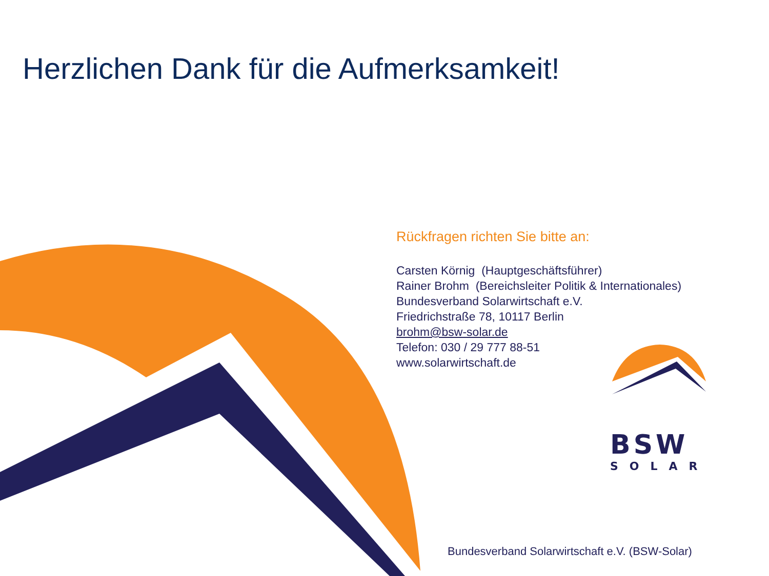Herzlichen Dank für die Aufmerksamkeit!
Rückfragen richten Sie bitte an:
Carsten Körnig (Hauptgeschäftsführer)
Rainer Brohm (Bereichsleiter Politik & Internationales)
Bundesverband Solarwirtschaft e.V.
Friedrichstraße 78, 10117 Berlin
brohm@bsw-solar.de
Telefon: 030 / 29 777 88-51
www.solarwirtschaft.de
BSW
SOLAR
Bundesverband Solarwirtschaft e.V. (BSW-Solar)